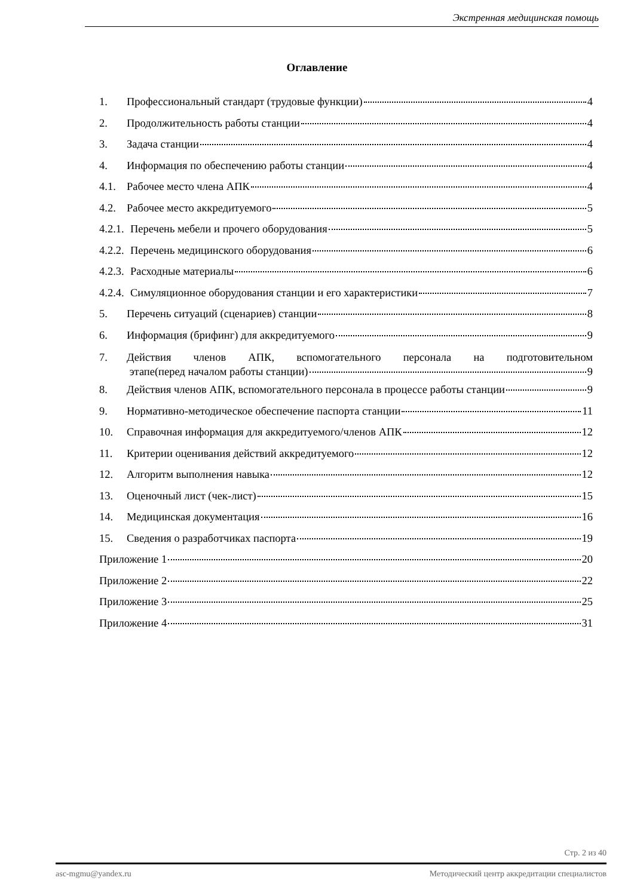Экстренная медицинская помощь
Оглавление
1. Профессиональный стандарт (трудовые функции) 4
2. Продолжительность работы станции 4
3. Задача станции 4
4. Информация по обеспечению работы станции 4
4.1. Рабочее место члена АПК 4
4.2. Рабочее место аккредитуемого 5
4.2.1. Перечень мебели и прочего оборудования 5
4.2.2. Перечень медицинского оборудования 6
4.2.3. Расходные материалы 6
4.2.4. Симуляционное оборудования станции и его характеристики 7
5. Перечень ситуаций (сценариев) станции 8
6. Информация (брифинг) для аккредитуемого 9
7. Действия членов АПК, вспомогательного персонала на подготовительном
этапе(перед началом работы станции) 9
8. Действия членов АПК, вспомогательного персонала в процессе работы станции 9
9. Нормативно-методическое обеспечение паспорта станции 11
10. Справочная информация для аккредитуемого/членов АПК 12
11. Критерии оценивания действий аккредитуемого 12
12. Алгоритм выполнения навыка 12
13. Оценочный лист (чек-лист) 15
14. Медицинская документация 16
15. Сведения о разработчиках паспорта 19
Приложение 1 20
Приложение 2 22
Приложение 3 25
Приложение 4 31
Стр. 2 из 40
asc-mgmu@yandex.ru Методический центр аккредитации специалистов